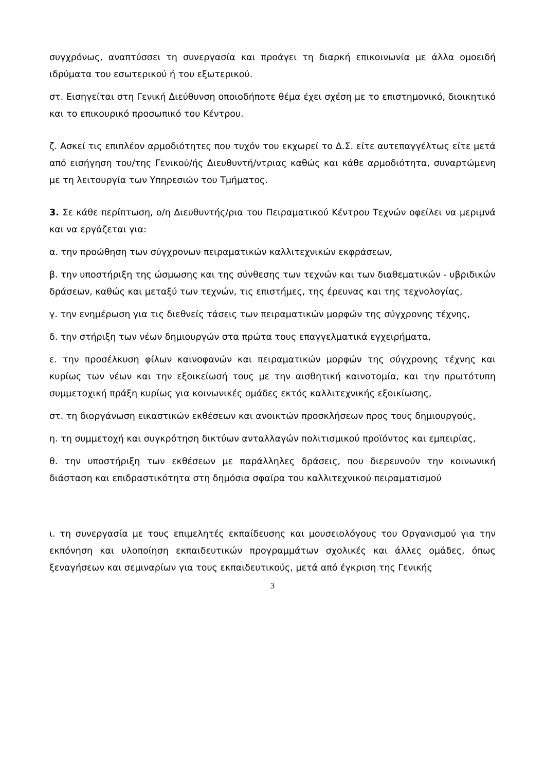συγχρόνως, αναπτύσσει τη συνεργασία και προάγει τη διαρκή επικοινωνία με άλλα ομοειδή ιδρύματα του εσωτερικού ή του εξωτερικού.
στ. Εισηγείται στη Γενική Διεύθυνση οποιοδήποτε θέμα έχει σχέση με το επιστημονικό, διοικητικό και το επικουρικό προσωπικό του Κέντρου.
ζ. Ασκεί τις επιπλέον αρμοδιότητες που τυχόν του εκχωρεί το Δ.Σ. είτε αυτεπαγγέλτως είτε μετά από εισήγηση του/της Γενικού/ής Διευθυντή/ντριας καθώς και κάθε αρμοδιότητα, συναρτώμενη με τη λειτουργία των Υπηρεσιών του Τμήματος.
3. Σε κάθε περίπτωση, ο/η Διευθυντής/ρια του Πειραματικού Κέντρου Τεχνών οφείλει να μεριμνά και να εργάζεται για:
α. την προώθηση των σύγχρονων πειραματικών καλλιτεχνικών εκφράσεων,
β. την υποστήριξη της ώσμωσης και της σύνθεσης των τεχνών και των διαθεματικών - υβριδικών δράσεων, καθώς και μεταξύ των τεχνών, τις επιστήμες, της έρευνας και της τεχνολογίας,
γ. την ενημέρωση για τις διεθνείς τάσεις των πειραματικών μορφών της σύγχρονης τέχνης,
δ. την στήριξη των νέων δημιουργών στα πρώτα τους επαγγελματικά εγχειρήματα,
ε. την προσέλκυση φίλων καινοφανών και πειραματικών μορφών της σύγχρονης τέχνης και κυρίως των νέων και την εξοικείωσή τους με την αισθητική καινοτομία, και την πρωτότυπη συμμετοχική πράξη κυρίως για κοινωνικές ομάδες εκτός καλλιτεχνικής εξοικίωσης,
στ. τη διοργάνωση εικαστικών εκθέσεων και ανοικτών προσκλήσεων προς τους δημιουργούς,
η. τη συμμετοχή και συγκρότηση δικτύων ανταλλαγών πολιτισμικού προϊόντος και εμπειρίας,
θ. την υποστήριξη των εκθέσεων με παράλληλες δράσεις, που διερευνούν την κοινωνική διάσταση και επιδραστικότητα στη δημόσια σφαίρα του καλλιτεχνικού πειραματισμού
ι. τη συνεργασία με τους επιμελητές εκπαίδευσης και μουσειολόγους του Οργανισμού για την εκπόνηση και υλοποίηση εκπαιδευτικών προγραμμάτων σχολικές και άλλες ομάδες, όπως ξεναγήσεων και σεμιναρίων για τους εκπαιδευτικούς, μετά από έγκριση της Γενικής
3